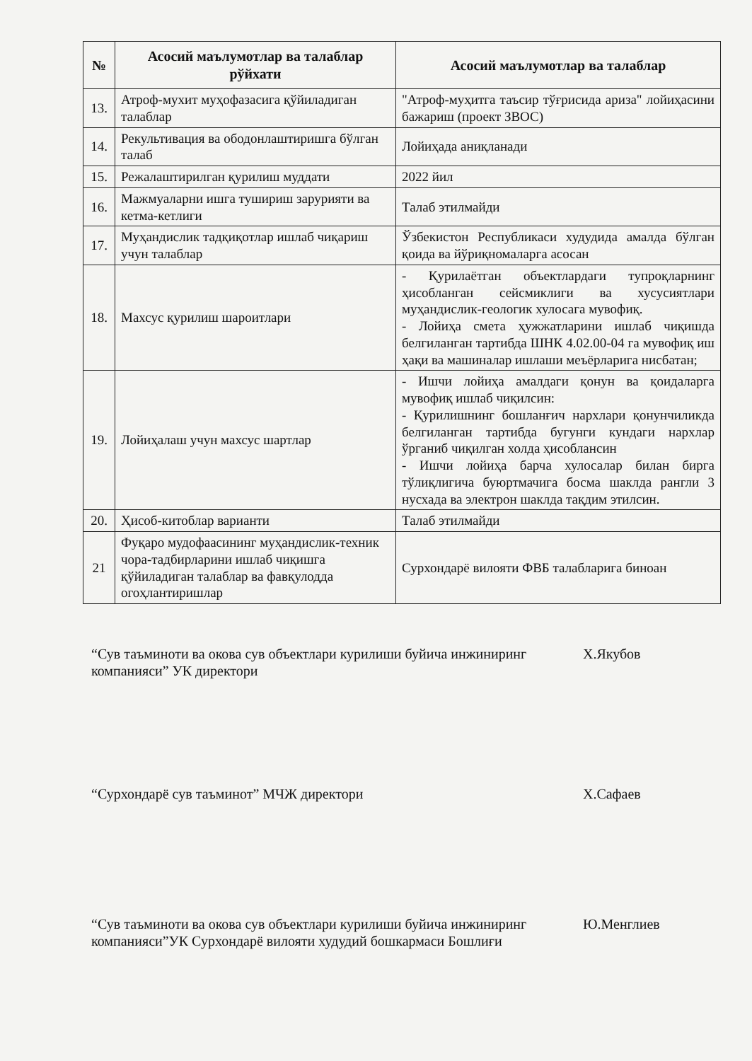| № | Асосий маълумотлар ва талаблар рўйхати | Асосий маълумотлар ва талаблар |
| --- | --- | --- |
| 13. | Атроф-мухит муҳофазасига қўйиладиган талаблар | "Атроф-муҳитга таъсир тўғрисида ариза" лойиҳасини бажариш (проект ЗВОС) |
| 14. | Рекультивация ва ободонлаштиришга бўлган талаб | Лойиҳада аниқланади |
| 15. | Режалаштирилган қурилиш муддати | 2022 йил |
| 16. | Мажмуаларни ишга тушириш зарурияти ва кетма-кетлиги | Талаб этилмайди |
| 17. | Муҳандислик тадқиқотлар ишлаб чиқариш учун талаблар | Ўзбекистон Республикаси худудида амалда бўлган қоида ва йўриқномаларга асосан |
| 18. | Махсус қурилиш шароитлари | - Қурилаётган объектлардаги тупроқларнинг ҳисобланган сейсмиклиги ва хусусиятлари муҳандислик-геологик хулосага мувофиқ. - Лойиҳа смета ҳужжатларини ишлаб чиқишда белгиланган тартибда ШНК 4.02.00-04 га мувофиқ иш ҳақи ва машиналар ишлаши меъёрларига нисбатан; |
| 19. | Лойиҳалаш учун махсус шартлар | - Ишчи лойиҳа амалдаги қонун ва қоидаларга мувофиқ ишлаб чиқилсин: - Қурилишнинг бошланғич нархлари қонунчиликда белгиланган тартибда бугунги кундаги нархлар ўрганиб чиқилган холда ҳисоблансин - Ишчи лойиҳа барча хулосалар билан бирга тўлиқлигича буюртмачига босма шаклда рангли 3 нусхада ва электрон шаклда тақдим этилсин. |
| 20. | Ҳисоб-китоблар варианти | Талаб этилмайди |
| 21 | Фуқаро мудофаасининг муҳандислик-техник чора-тадбирларини ишлаб чиқишга қўйиладиган талаблар ва фавқулодда огоҳлантиришлар | Сурхондарё вилояти ФВБ талабларига биноан |
“Сув таъминоти ва окова сув объектлари курилиши буйича инжиниринг компанияси” УК директори
Х.Якубов
“Сурхондарё сув таъминот” МЧЖ директори Х.Сафаев
“Сув таъминоти ва окова сув объектлари курилиши буйича инжиниринг компанияси”УК Сурхондарё вилояти худудий бошкармаси Бошлиғи
Ю.Менглиев